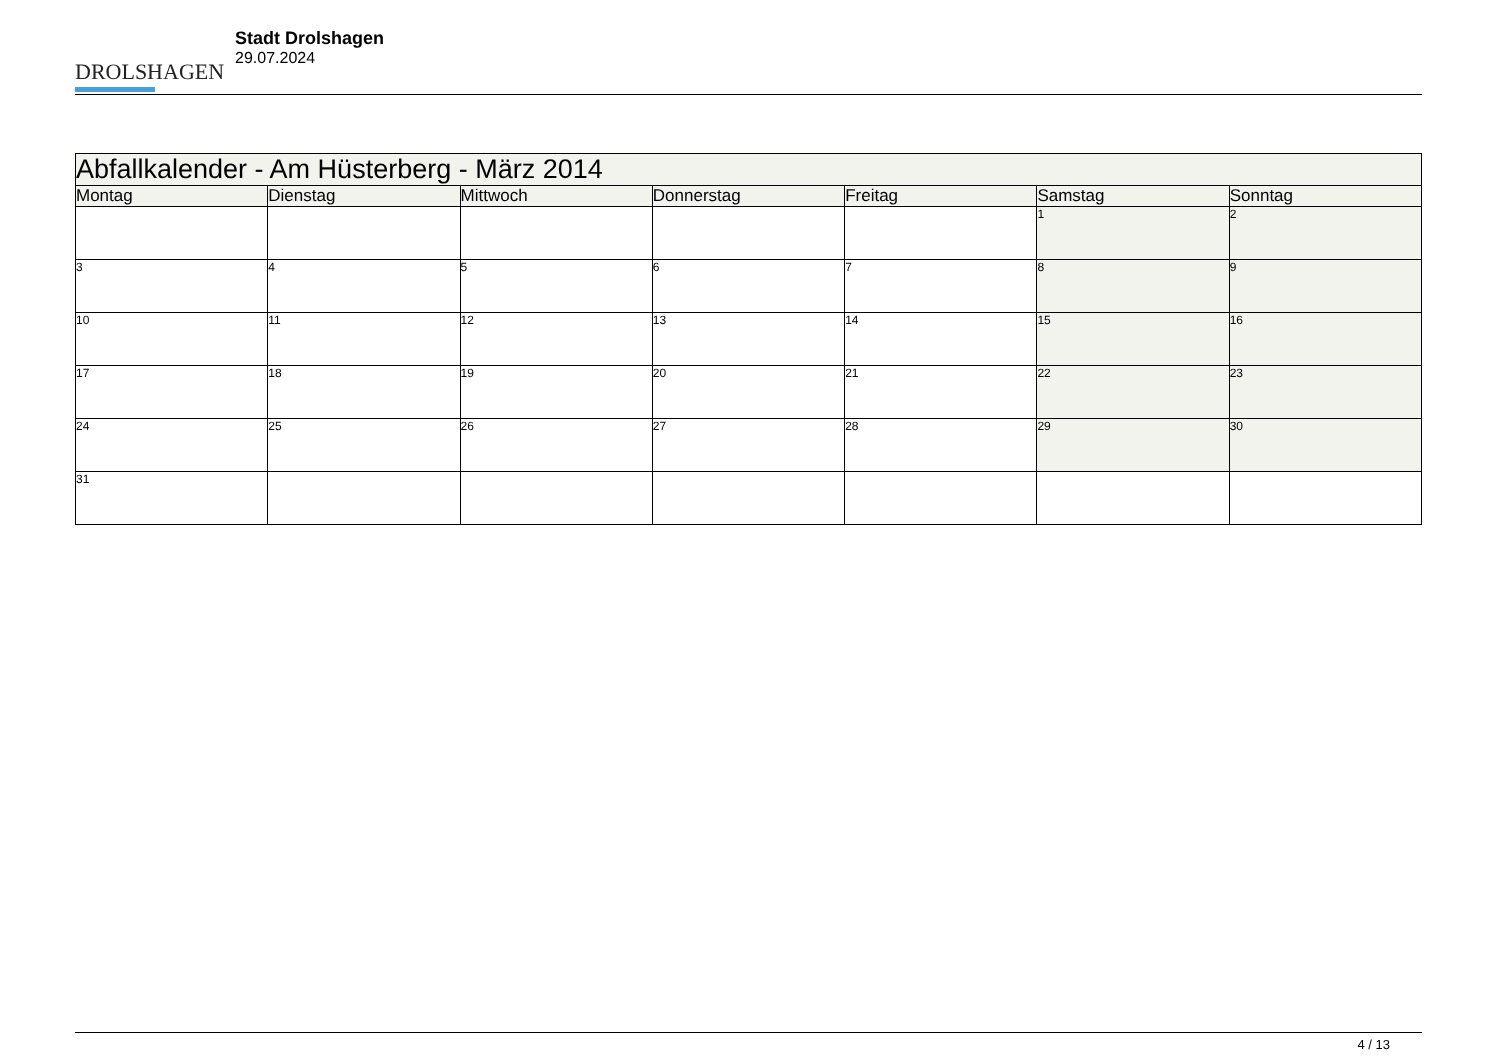DROLSHAGEN
Stadt Drolshagen
29.07.2024
| Abfallkalender - Am Hüsterberg - März 2014 | | | | | | |
| --- | --- | --- | --- | --- | --- | --- |
| Montag | Dienstag | Mittwoch | Donnerstag | Freitag | Samstag | Sonntag |
| | | | | | 1 | 2 |
| 3 | 4 | 5 | 6 | 7 | 8 | 9 |
| 10 | 11 | 12 | 13 | 14 | 15 | 16 |
| 17 | 18 | 19 | 20 | 21 | 22 | 23 |
| 24 | 25 | 26 | 27 | 28 | 29 | 30 |
| 31 | | | | | | |
4 / 13